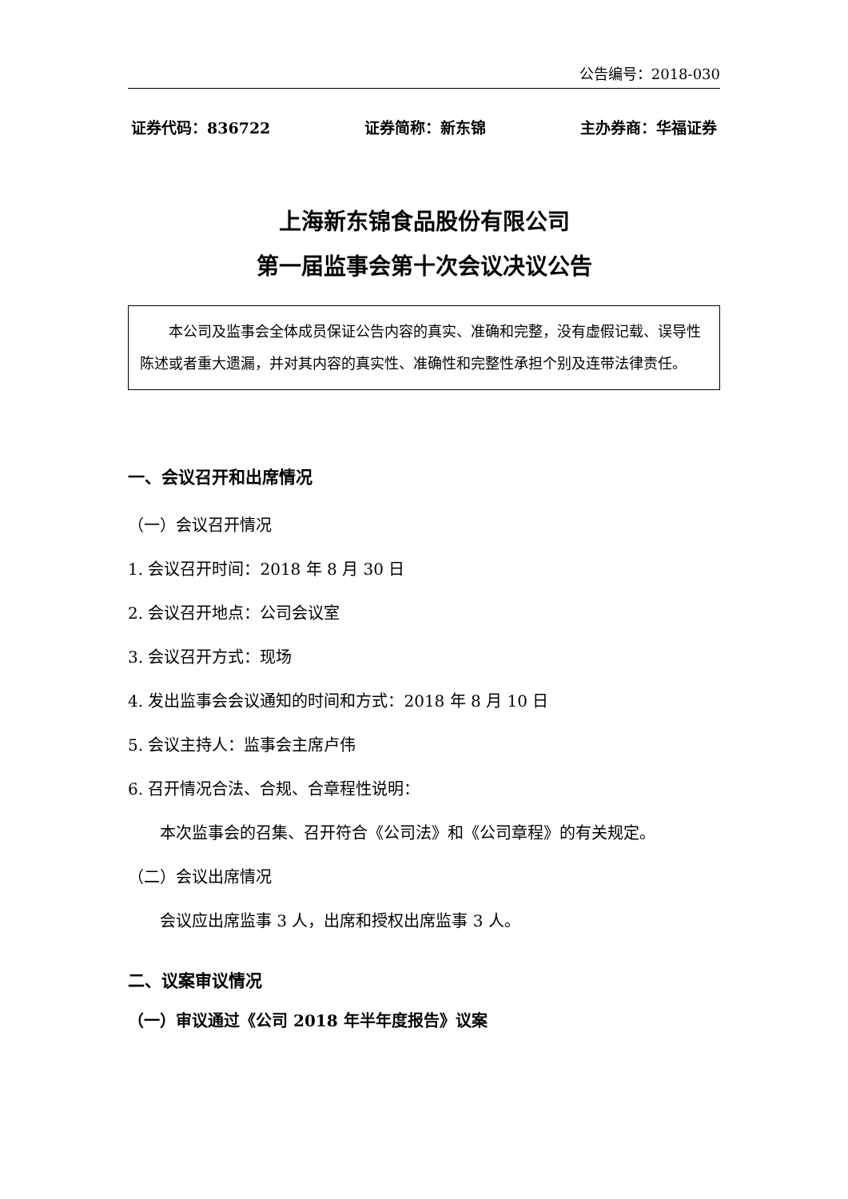公告编号：2018-030
证券代码：836722 证券简称：新东锦 主办券商：华福证券
上海新东锦食品股份有限公司
第一届监事会第十次会议决议公告
本公司及监事会全体成员保证公告内容的真实、准确和完整，没有虚假记载、误导性陈述或者重大遗漏，并对其内容的真实性、准确性和完整性承担个别及连带法律责任。
一、会议召开和出席情况
（一）会议召开情况
1. 会议召开时间：2018 年 8 月 30 日
2. 会议召开地点：公司会议室
3. 会议召开方式：现场
4. 发出监事会会议通知的时间和方式：2018 年 8 月 10 日
5. 会议主持人：监事会主席卢伟
6. 召开情况合法、合规、合章程性说明：
本次监事会的召集、召开符合《公司法》和《公司章程》的有关规定。
（二）会议出席情况
会议应出席监事 3 人，出席和授权出席监事 3 人。
二、议案审议情况
（一）审议通过《公司 2018 年半年度报告》议案